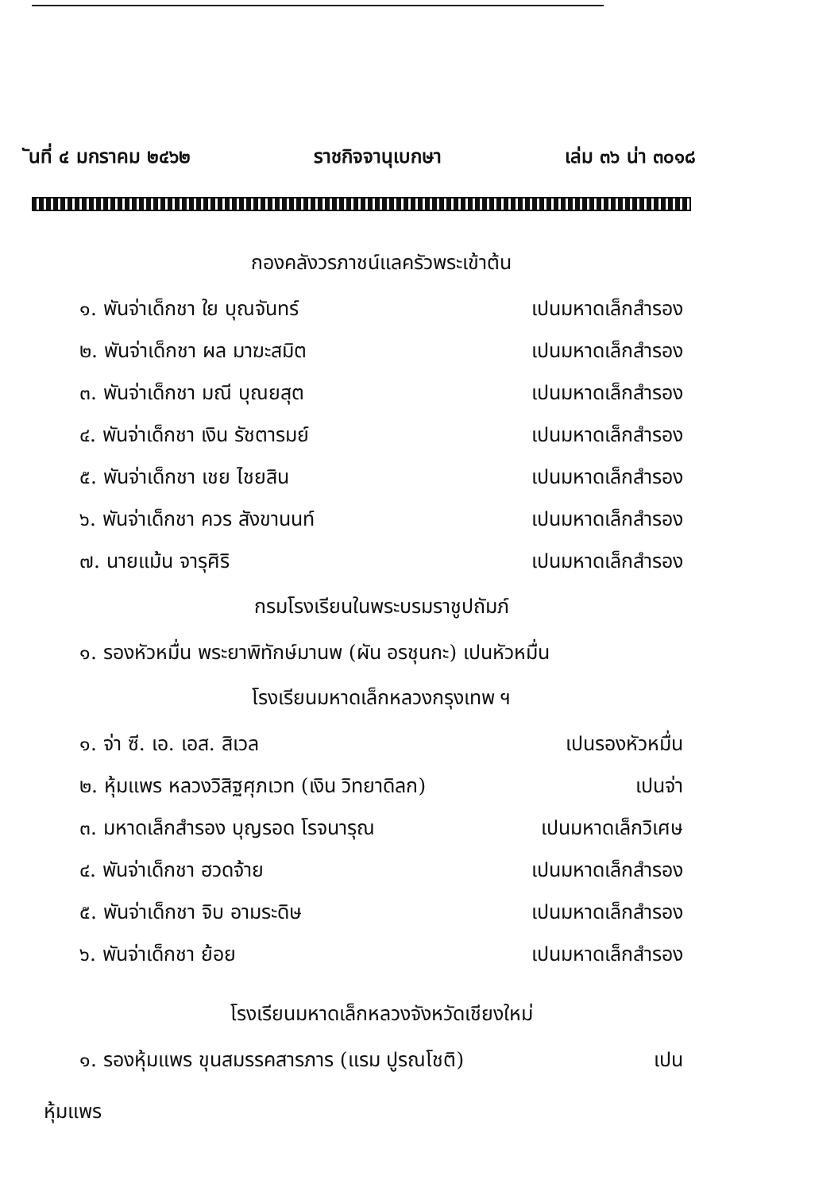ันที่ ๔ มกราคม ๒๔๖๒ ราชกิจจานุเบกษา เล่ม ๓๖ น่า ๓๐๑๘
กองคลังวรภาชน์แลครัวพระเข้าต้น
๑. พันจ่าเด็กชา ใย บุณจันทร์ เปนมหาดเล็กสำรอง
๒. พันจ่าเด็กชา ผล มาฆะสมิต เปนมหาดเล็กสำรอง
๓. พันจ่าเด็กชา มณี บุณยสุต เปนมหาดเล็กสำรอง
๔. พันจ่าเด็กชา เงิน รัชตารมย์ เปนมหาดเล็กสำรอง
๕. พันจ่าเด็กชา เชย ไชยสิน เปนมหาดเล็กสำรอง
๖. พันจ่าเด็กชา ควร สังขานนท์ เปนมหาดเล็กสำรอง
๗. นายแม้น จารุศิริ เปนมหาดเล็กสำรอง
กรมโรงเรียนในพระบรมราชูปถัมภ์
๑. รองหัวหมื่น พระยาพิทักษ์มานพ (ผัน อรชุนกะ) เปนหัวหมื่น
โรงเรียนมหาดเล็กหลวงกรุงเทพ ฯ
๑. จ่า ซี. เอ. เอส. สิเวล เปนรองหัวหมื่น
๒. หุ้มแพร หลวงวิสิฐศุภเวท (เงิน วิทยาดิลก) เปนจ่า
๓. มหาดเล็กสำรอง บุญรอด โรจนารุณ เปนมหาดเล็กวิเศษ
๔. พันจ่าเด็กชา ฮวดจ้าย เปนมหาดเล็กสำรอง
๕. พันจ่าเด็กชา จิบ อามระดิษ เปนมหาดเล็กสำรอง
๖. พันจ่าเด็กชา ย้อย เปนมหาดเล็กสำรอง
โรงเรียนมหาดเล็กหลวงจังหวัดเชียงใหม่
๑. รองหุ้มแพร ขุนสมรรคสารภาร (แรม ปูรณโชติ) เปน
หุ้มแพร